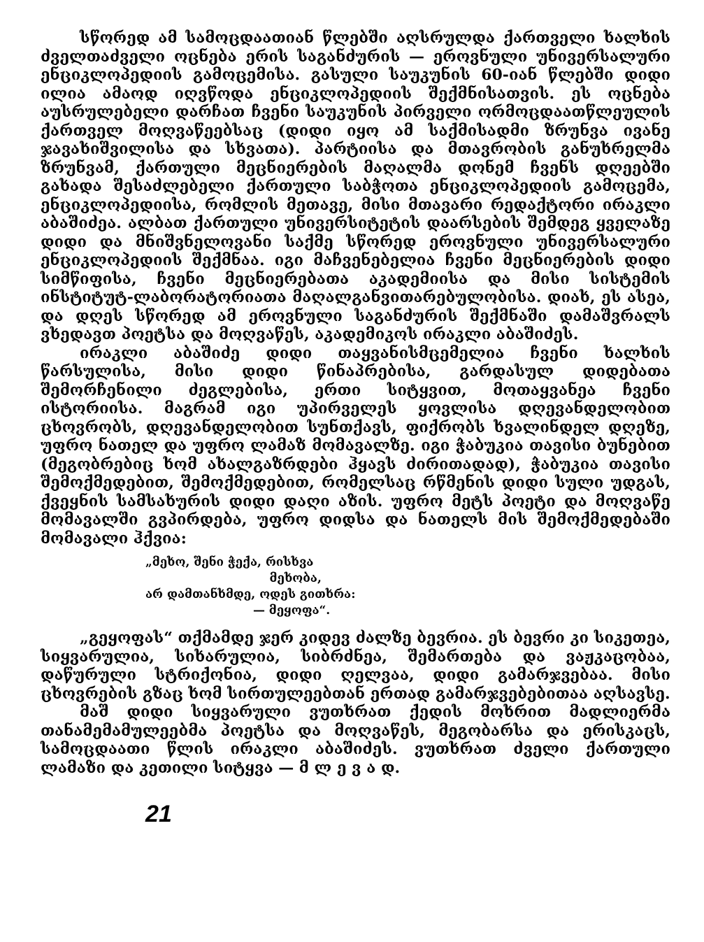სწორედ ამ სამოცდაათიან წლებში აღსრულდა ქართველი ხალხის ძველთაძველი ოცნება ერის საგანძურის — ეროვნული უნივერსალური ენციკლოპედიის გამოცემისა. გასული საუკუნის 60-იან წლებში დიდი ილია ამაოდ იღვწოდა ენციკლოპედიის შექმნისათვის. ეს ოცნება აუსრულებელი დარჩათ ჩვენი საუკუნის პირველი ორმოცდაათწლეულის ქართველ მოღვაწეებსაც (დიდი იყო ამ საქმისადმი ზრუნვა ივანე ჯავახიშვილისა და სხვათა). პარტიისა და მთავრობის განუხრელმა ზრუნვამ, ქართული მეცნიერების მაღალმა დონემ ჩვენს დღეებში გახადა შესაძლებელი ქართული საბჭოთა ენციკლოპედიის გამოცემა, ენციკლოპედიისა, რომლის მეთავე, მისი მთავარი რედაქტორი ირაკლი აბაშიძეა. ალბათ ქართული უნივერსიტეტის დაარსების შემდეგ ყველაზე დიდი და მნიშვნელოვანი საქმე სწორედ ეროვნული უნივერსალური ენციკლოპედიის შექმნაა. იგი მაჩვენებელია ჩვენი მეცნიერების დიდი სიმწიფისა, ჩვენი მეცნიერებათა აკადემიისა და მისი სისტემის ინსტიტუტ-ლაბორატორიათა მაღალგანვითარებულობისა. დიახ, ეს ასეა, და დღეს სწორედ ამ ეროვნული საგანძურის შექმნაში დამაშვრალს ვხედავთ პოეტსა და მოღვაწეს, აკადემიკოს ირაკლი აბაშიძეს.
ირაკლი აბაშიძე დიდი თაყვანისმცემელია ჩვენი ხალხის წარსულისა, მისი დიდი წინაპრებისა, გარდასულ დიდებათა შემორჩენილი ძეგლებისა, ერთი სიტყვით, მოთაყვანეა ჩვენი ისტორიისა. მაგრამ იგი უპირველეს ყოვლისა დღევანდელობით ცხოვრობს, დღევანდელობით სუნთქავს, ფიქრობს ხვალინდელ დღეზე, უფრო ნათელ და უფრო ლამაზ მომავალზე. იგი ჭაბუკია თავისი ბუნებით (მეგობრებიც ხომ ახალგაზრდები ჰყავს ძირითადად), ჭაბუკია თავისი შემოქმედებით, შემოქმედებით, რომელსაც რწმენის დიდი სული უდგას, ქვეყნის სამსახურის დიდი დაღი აზის. უფრო მეტს პოეტი და მოღვაწე მომავალში გვპირდება, უფრო დიდსა და ნათელს მის შემოქმედებაში მომავალი ჰქვია:
„მეხო, შენი ჭექა, რისხვა
მეხობა,
არ დამთანხმდე, ოდეს გითხრა:
— მეყოფა“.
„გეყოფას“ თქმამდე ჯერ კიდევ ძალზე ბევრია. ეს ბევრი კი სიკეთეა, სიყვარულია, სიხარულია, სიბრძნეა, შემართება და ვაჟკაცობაა, დაწურული სტრიქონია, დიდი ღელვაა, დიდი გამარჯვებაა. მისი ცხოვრების გზაც ხომ სირთულეებთან ერთად გამარჯვებებითაა აღსავსე.
მაშ დიდი სიყვარული ვუთხრათ ქედის მოხრით მადლიერმა თანამემამულეებმა პოეტსა და მოღვაწეს, მეგობარსა და ერისკაცს, სამოცდაათი წლის ირაკლი აბაშიძეს. ვუთხრათ ძველი ქართული ლამაზი და კეთილი სიტყვა — მ ლ ე ვ ა დ.
21